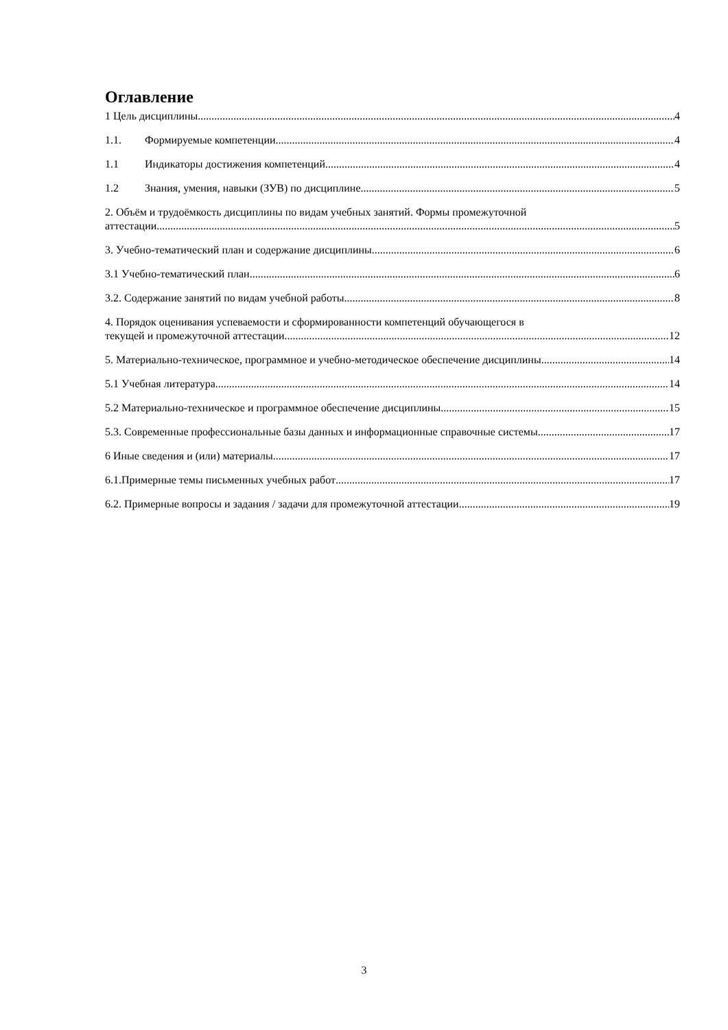Оглавление
1 Цель дисциплины. 4
1.1. Формируемые компетенции 4
1.1 Индикаторы достижения компетенций 4
1.2 Знания, умения, навыки (ЗУВ) по дисциплине 5
2. Объём и трудоёмкость дисциплины по видам учебных занятий. Формы промежуточной
аттестации. 5
3. Учебно-тематический план и содержание дисциплины. 6
3.1 Учебно-тематический план 6
3.2. Содержание занятий по видам учебной работы 8
4. Порядок оценивания успеваемости и сформированности компетенций обучающегося в
текущей и промежуточной аттестации. 12
5. Материально-техническое, программное и учебно-методическое обеспечение дисциплины. 14
5.1 Учебная литература 14
5.2 Материально-техническое и программное обеспечение дисциплины. 15
5.3. Современные профессиональные базы данных и информационные справочные системы. 17
6 Иные сведения и (или) материалы. 17
6.1.Примерные темы письменных учебных работ 17
6.2. Примерные вопросы и задания / задачи для промежуточной аттестации 19
3